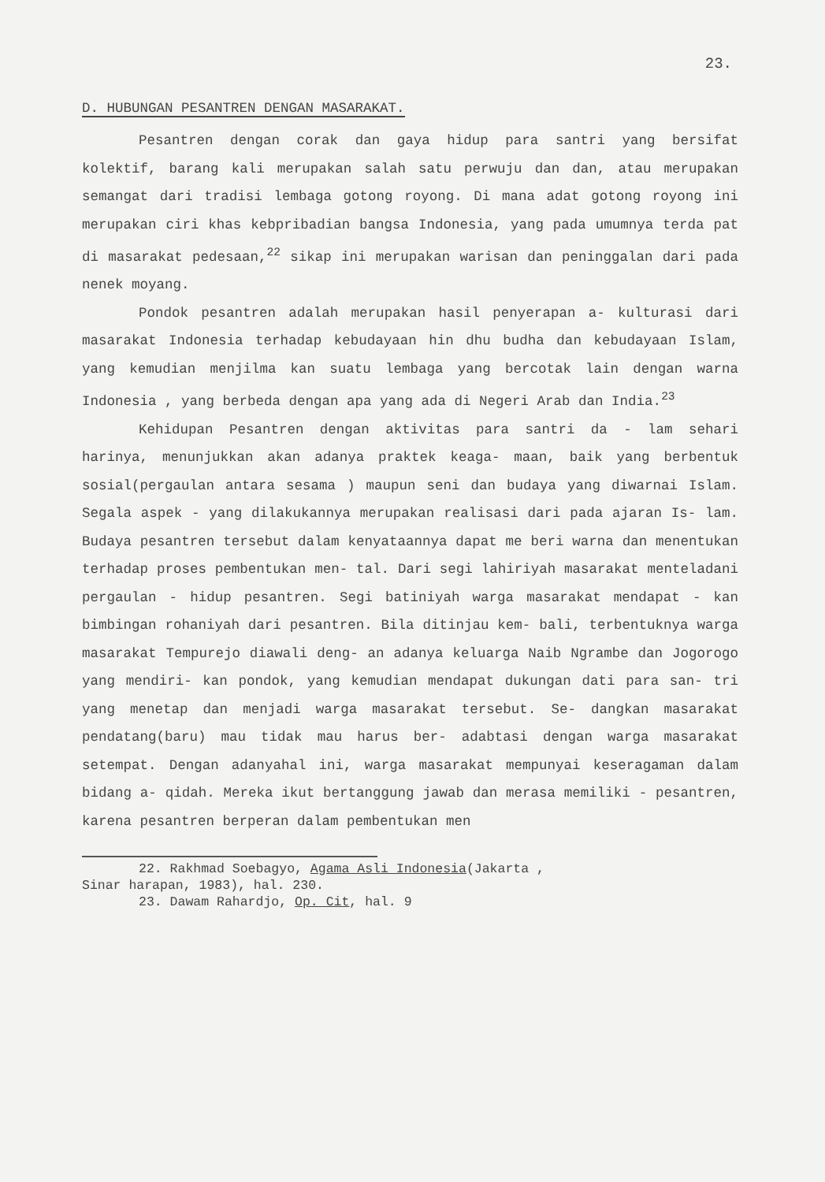23.
D. HUBUNGAN PESANTREN DENGAN MASARAKAT.
Pesantren dengan corak dan gaya hidup para santri yang bersifat kolektif, barang kali merupakan salah satu perwuju dan dan, atau merupakan semangat dari tradisi lembaga gotong royong. Di mana adat gotong royong ini merupakan ciri khas kebpribadian bangsa Indonesia, yang pada umumnya terda pat di masarakat pedesaan,<sup>22</sup> sikap ini merupakan warisan dan peninggalan dari pada nenek moyang.
Pondok pesantren adalah merupakan hasil penyerapan a- kulturasi dari masarakat Indonesia terhadap kebudayaan hin dhu budha dan kebudayaan Islam, yang kemudian menjilma kan suatu lembaga yang bercotak lain dengan warna Indonesia , yang berbeda dengan apa yang ada di Negeri Arab dan India.<sup>23</sup>
Kehidupan Pesantren dengan aktivitas para santri da - lam sehari harinya, menunjukkan akan adanya praktek keaga- maan, baik yang berbentuk sosial(pergaulan antara sesama ) maupun seni dan budaya yang diwarnai Islam. Segala aspek - yang dilakukannya merupakan realisasi dari pada ajaran Is- lam. Budaya pesantren tersebut dalam kenyataannya dapat me beri warna dan menentukan terhadap proses pembentukan men- tal. Dari segi lahiriyah masarakat menteladani pergaulan - hidup pesantren. Segi batiniyah warga masarakat mendapat - kan bimbingan rohaniyah dari pesantren. Bila ditinjau kem- bali, terbentuknya warga masarakat Tempurejo diawali deng- an adanya keluarga Naib Ngrambe dan Jogorogo yang mendiri- kan pondok, yang kemudian mendapat dukungan dati para san- tri yang menetap dan menjadi warga masarakat tersebut. Se- dangkan masarakat pendatang(baru) mau tidak mau harus ber- adabtasi dengan warga masarakat setempat. Dengan adanyahal ini, warga masarakat mempunyai keseragaman dalam bidang a- qidah. Mereka ikut bertanggung jawab dan merasa memiliki - pesantren, karena pesantren berperan dalam pembentukan men
22. Rakhmad Soebagyo, Agama Asli Indonesia(Jakarta ,
Sinar harapan, 1983), hal. 230.
23. Dawam Rahardjo, Op. Cit, hal. 9